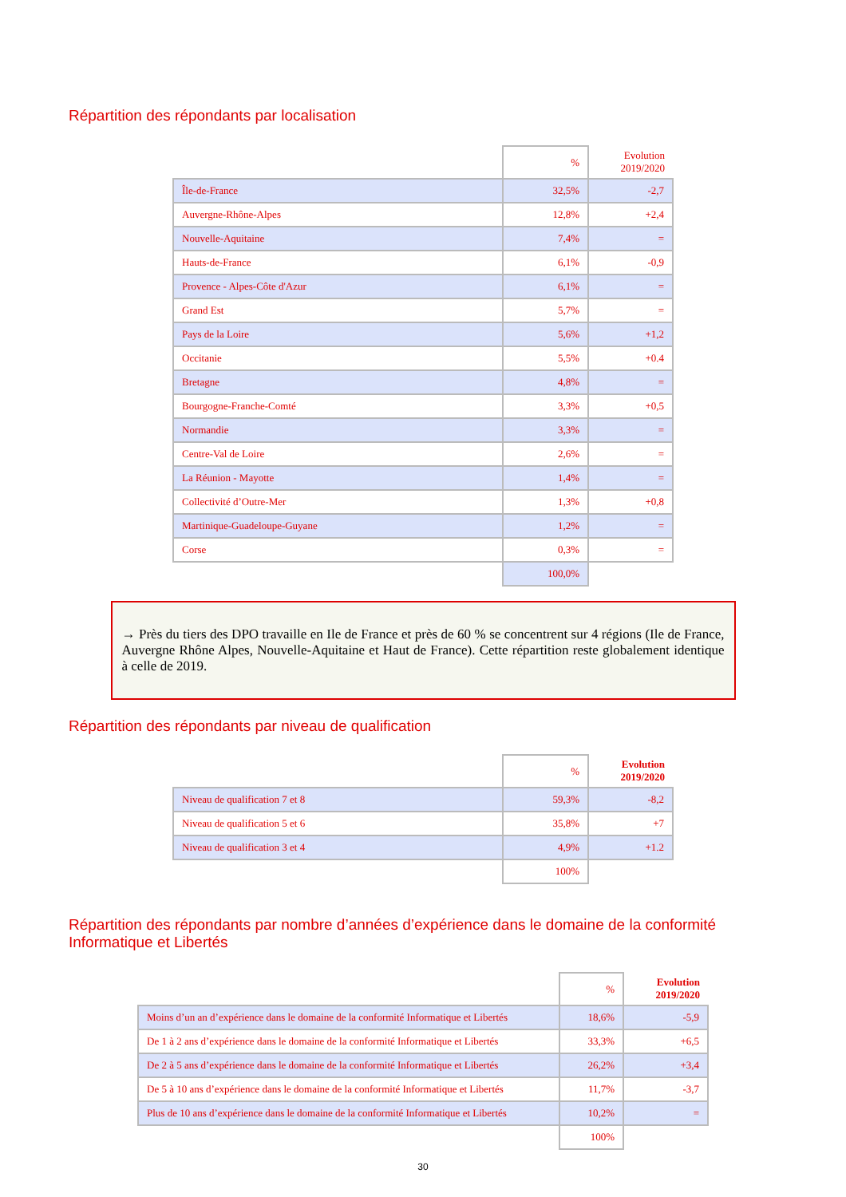Répartition des répondants par localisation
| | % | Evolution 2019/2020 |
| Île-de-France | 32,5% | -2,7 |
| Auvergne-Rhône-Alpes | 12,8% | +2,4 |
| Nouvelle-Aquitaine | 7,4% | = |
| Hauts-de-France | 6,1% | -0,9 |
| Provence - Alpes-Côte d'Azur | 6,1% | = |
| Grand Est | 5,7% | = |
| Pays de la Loire | 5,6% | +1,2 |
| Occitanie | 5,5% | +0.4 |
| Bretagne | 4,8% | = |
| Bourgogne-Franche-Comté | 3,3% | +0,5 |
| Normandie | 3,3% | = |
| Centre-Val de Loire | 2,6% | = |
| La Réunion - Mayotte | 1,4% | = |
| Collectivité d’Outre-Mer | 1,3% | +0,8 |
| Martinique-Guadeloupe-Guyane | 1,2% | = |
| Corse | 0,3% | = |
| | 100,0% | |
→ Près du tiers des DPO travaille en Ile de France et près de 60 % se concentrent sur 4 régions (Ile de France, Auvergne Rhône Alpes, Nouvelle-Aquitaine et Haut de France). Cette répartition reste globalement identique à celle de 2019.
Répartition des répondants par niveau de qualification
| | % | Evolution 2019/2020 |
| Niveau de qualification 7 et 8 | 59,3% | -8,2 |
| Niveau de qualification 5 et 6 | 35,8% | +7 |
| Niveau de qualification 3 et 4 | 4,9% | +1.2 |
| | 100% | |
Répartition des répondants par nombre d’années d’expérience dans le domaine de la conformité
Informatique et Libertés
| | % | Evolution 2019/2020 |
| Moins d’un an d’expérience dans le domaine de la conformité Informatique et Libertés | 18,6% | -5,9 |
| De 1 à 2 ans d’expérience dans le domaine de la conformité Informatique et Libertés | 33,3% | +6,5 |
| De 2 à 5 ans d’expérience dans le domaine de la conformité Informatique et Libertés | 26,2% | +3,4 |
| De 5 à 10 ans d’expérience dans le domaine de la conformité Informatique et Libertés | 11,7% | -3,7 |
| Plus de 10 ans d’expérience dans le domaine de la conformité Informatique et Libertés | 10,2% | = |
| | 100% | |
30